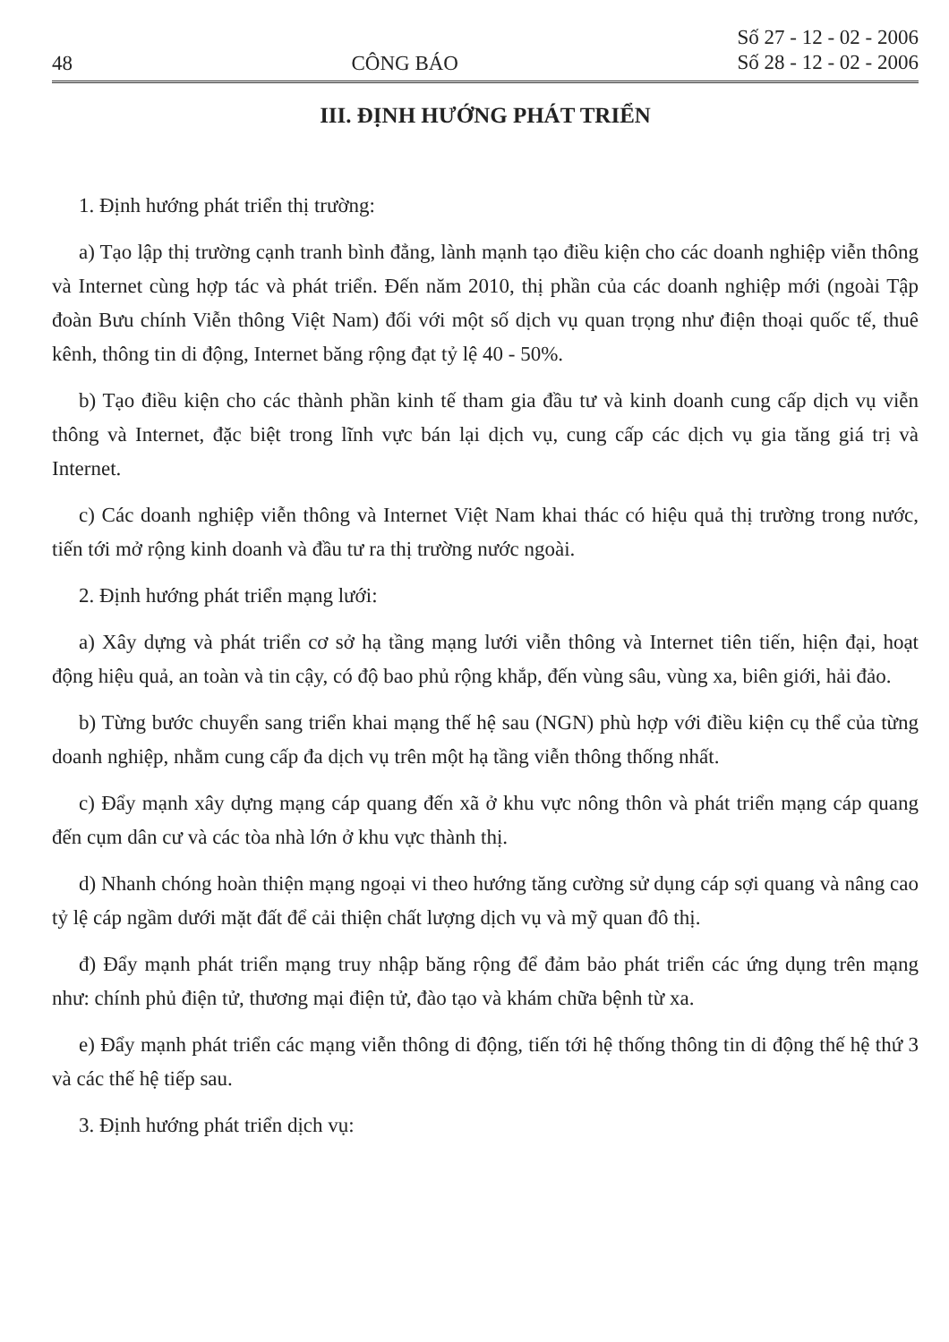48 CÔNG BÁO Số 27 - 12 - 02 - 2006
Số 28 - 12 - 02 - 2006
III. ĐỊNH HƯỚNG PHÁT TRIỂN
1. Định hướng phát triển thị trường:
a) Tạo lập thị trường cạnh tranh bình đẳng, lành mạnh tạo điều kiện cho các doanh nghiệp viễn thông và Internet cùng hợp tác và phát triển. Đến năm 2010, thị phần của các doanh nghiệp mới (ngoài Tập đoàn Bưu chính Viễn thông Việt Nam) đối với một số dịch vụ quan trọng như điện thoại quốc tế, thuê kênh, thông tin di động, Internet băng rộng đạt tỷ lệ 40 - 50%.
b) Tạo điều kiện cho các thành phần kinh tế tham gia đầu tư và kinh doanh cung cấp dịch vụ viễn thông và Internet, đặc biệt trong lĩnh vực bán lại dịch vụ, cung cấp các dịch vụ gia tăng giá trị và Internet.
c) Các doanh nghiệp viễn thông và Internet Việt Nam khai thác có hiệu quả thị trường trong nước, tiến tới mở rộng kinh doanh và đầu tư ra thị trường nước ngoài.
2. Định hướng phát triển mạng lưới:
a) Xây dựng và phát triển cơ sở hạ tầng mạng lưới viễn thông và Internet tiên tiến, hiện đại, hoạt động hiệu quả, an toàn và tin cậy, có độ bao phủ rộng khắp, đến vùng sâu, vùng xa, biên giới, hải đảo.
b) Từng bước chuyển sang triển khai mạng thế hệ sau (NGN) phù hợp với điều kiện cụ thể của từng doanh nghiệp, nhằm cung cấp đa dịch vụ trên một hạ tầng viễn thông thống nhất.
c) Đẩy mạnh xây dựng mạng cáp quang đến xã ở khu vực nông thôn và phát triển mạng cáp quang đến cụm dân cư và các tòa nhà lớn ở khu vực thành thị.
d) Nhanh chóng hoàn thiện mạng ngoại vi theo hướng tăng cường sử dụng cáp sợi quang và nâng cao tỷ lệ cáp ngầm dưới mặt đất để cải thiện chất lượng dịch vụ và mỹ quan đô thị.
đ) Đẩy mạnh phát triển mạng truy nhập băng rộng để đảm bảo phát triển các ứng dụng trên mạng như: chính phủ điện tử, thương mại điện tử, đào tạo và khám chữa bệnh từ xa.
e) Đẩy mạnh phát triển các mạng viễn thông di động, tiến tới hệ thống thông tin di động thế hệ thứ 3 và các thế hệ tiếp sau.
3. Định hướng phát triển dịch vụ: